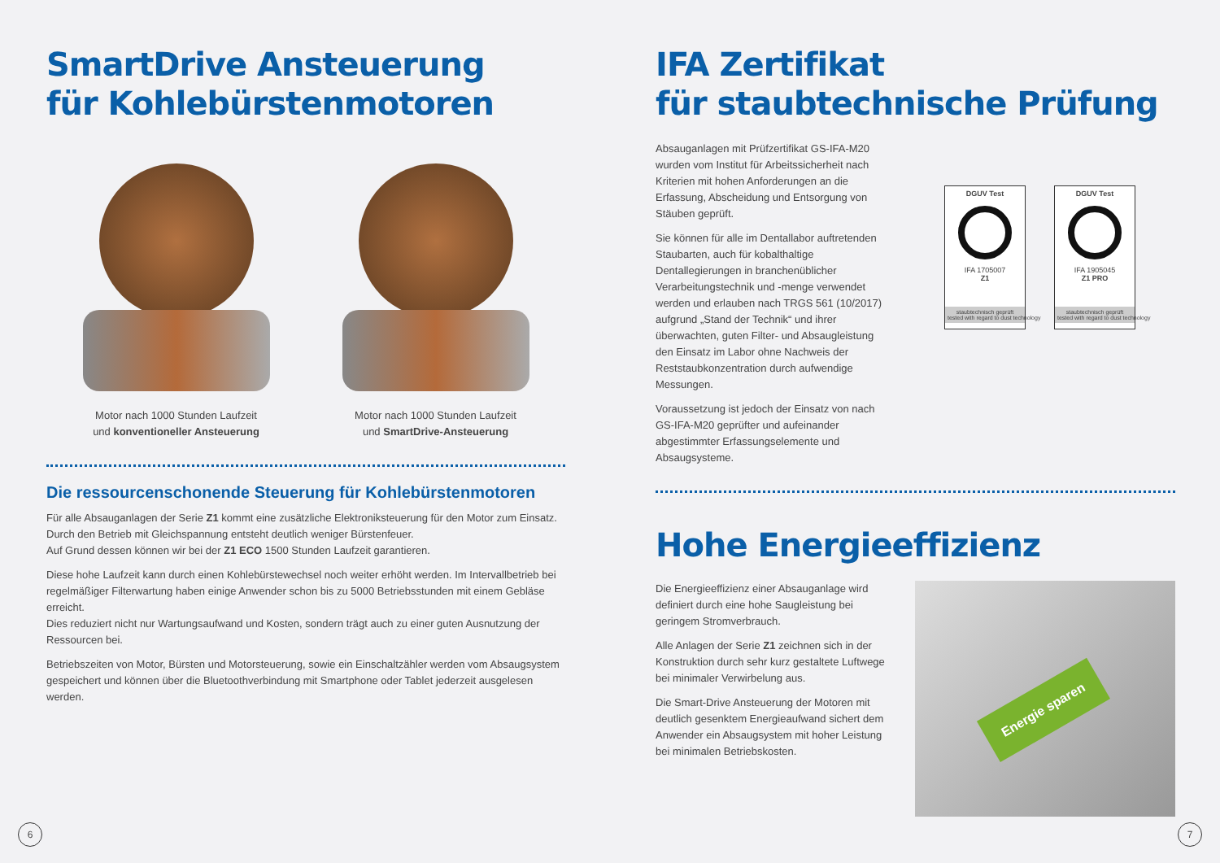SmartDrive Ansteuerung
für Kohlebürstenmotoren
Motor nach 1000 Stunden Laufzeit
und konventioneller Ansteuerung
Motor nach 1000 Stunden Laufzeit
und SmartDrive-Ansteuerung
Die ressourcenschonende Steuerung für Kohlebürstenmotoren
Für alle Absauganlagen der Serie Z1 kommt eine zusätzliche Elektroniksteuerung für den Motor zum Einsatz.
Durch den Betrieb mit Gleichspannung entsteht deutlich weniger Bürstenfeuer.
Auf Grund dessen können wir bei der Z1 ECO 1500 Stunden Laufzeit garantieren.
Diese hohe Laufzeit kann durch einen Kohlebürstewechsel noch weiter erhöht werden. Im Intervallbetrieb bei regelmäßiger Filterwartung haben einige Anwender schon bis zu 5000 Betriebsstunden mit einem Gebläse erreicht.
Dies reduziert nicht nur Wartungsaufwand und Kosten, sondern trägt auch zu einer guten Ausnutzung der Ressourcen bei.
Betriebszeiten von Motor, Bürsten und Motorsteuerung, sowie ein Einschaltzähler werden vom Absaugsystem gespeichert und können über die Bluetoothverbindung mit Smartphone oder Tablet jederzeit ausgelesen werden.
6
IFA Zertifikat
für staubtechnische Prüfung
Absauganlagen mit Prüfzertifikat GS-IFA-M20 wurden vom Institut für Arbeitssicherheit nach Kriterien mit hohen Anforderungen an die Erfassung, Abscheidung und Entsorgung von Stäuben geprüft.
Sie können für alle im Dentallabor auftretenden Staubarten, auch für kobalthaltige Dentallegierungen in branchenüblicher Verarbeitungstechnik und -menge verwendet werden und erlauben nach TRGS 561 (10/2017) aufgrund „Stand der Technik“ und ihrer überwachten, guten Filter- und Absaugleistung den Einsatz im Labor ohne Nachweis der Reststaubkonzentration durch aufwendige Messungen.
Voraussetzung ist jedoch der Einsatz von nach GS-IFA-M20 geprüfter und aufeinander abgestimmter Erfassungselemente und Absaugsysteme.
DGUV Test
IFA 1705007
Z1
staubtechnisch geprüft
tested with regard to dust technology
DGUV Test
IFA 1905045
Z1 PRO
staubtechnisch geprüft
tested with regard to dust technology
Hohe Energieeffizienz
Energie sparen
Die Energieeffizienz einer Absauganlage wird definiert durch eine hohe Saugleistung bei geringem Stromverbrauch.
Alle Anlagen der Serie Z1 zeichnen sich in der Konstruktion durch sehr kurz gestaltete Luftwege bei minimaler Verwirbelung aus.
Die Smart-Drive Ansteuerung der Motoren mit deutlich gesenktem Energieaufwand sichert dem Anwender ein Absaugsystem mit hoher Leistung bei minimalen Betriebskosten.
7